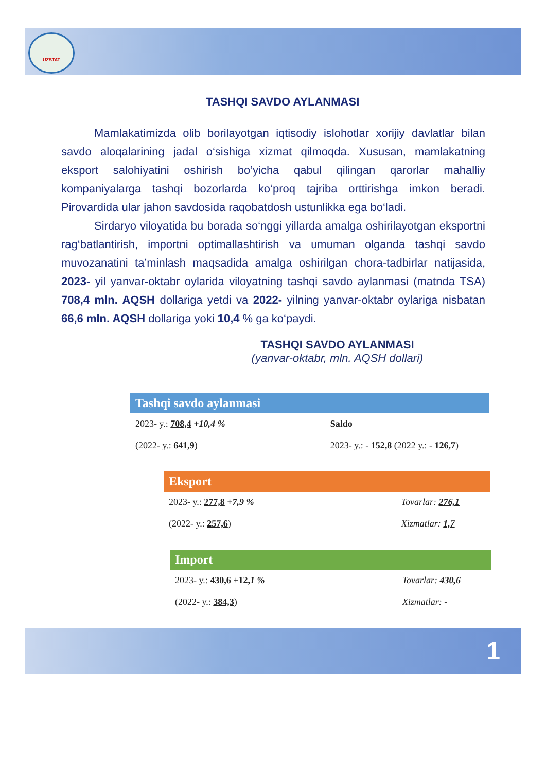UZSTAT
TASHQI SAVDO AYLANMASI
Mamlakatimizda olib borilayotgan iqtisodiy islohotlar xorijiy davlatlar bilan savdo aloqalarining jadal o‘sishiga xizmat qilmoqda. Xususan, mamlakatning eksport salohiyatini oshirish bo‘yicha qabul qilingan qarorlar mahalliy kompaniyalarga tashqi bozorlarda ko‘proq tajriba orttirishga imkon beradi. Pirovardida ular jahon savdosida raqobatdosh ustunlikka ega bo‘ladi.
Sirdaryo viloyatida bu borada so‘nggi yillarda amalga oshirilayotgan eksportni rag‘batlantirish, importni optimallashtirish va umuman olganda tashqi savdo muvozanatini ta’minlash maqsadida amalga oshirilgan chora-tadbirlar natijasida, 2023- yil yanvar-oktabr oylarida viloyatning tashqi savdo aylanmasi (matnda TSA) 708,4 mln. AQSH dollariga yetdi va 2022- yilning yanvar-oktabr oylariga nisbatan 66,6 mln. AQSH dollariga yoki 10,4 % ga ko‘paydi.
TASHQI SAVDO AYLANMASI
(yanvar-oktabr, mln. AQSH dollari)
Tashqi savdo aylanmasi
2023- y.: 708,4 +10,4 %
(2022- y.: 641,9)
Saldo
2023- y.: - 152,8 (2022 y.: - 126,7)
Eksport
2023- y.: 277,8 +7,9 %
(2022- y.: 257,6)
Tovarlar: 276,1
Xizmatlar: 1,7
Import
2023- y.: 430,6 +12,1 %
(2022- y.: 384,3)
Tovarlar: 430,6
Xizmatlar: -
1